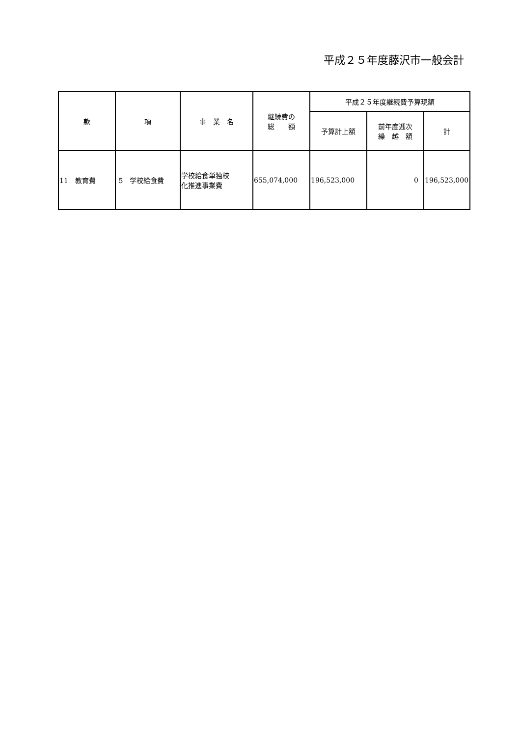平成２５年度藤沢市一般会計
| 款 | 項 | 事 業 名 | 継続費の 総 額 | 平成２５年度継続費予算現額 | | |
| --- | --- | --- | --- | --- | --- | --- |
| | | | | 予算計上額 | 前年度逓次 繰 越 額 | 計 |
| 11 教育費 | 5 学校給食費 | 学校給食単独校 化推進事業費 | 655,074,000 | 196,523,000 | 0 | 196,523,000 |